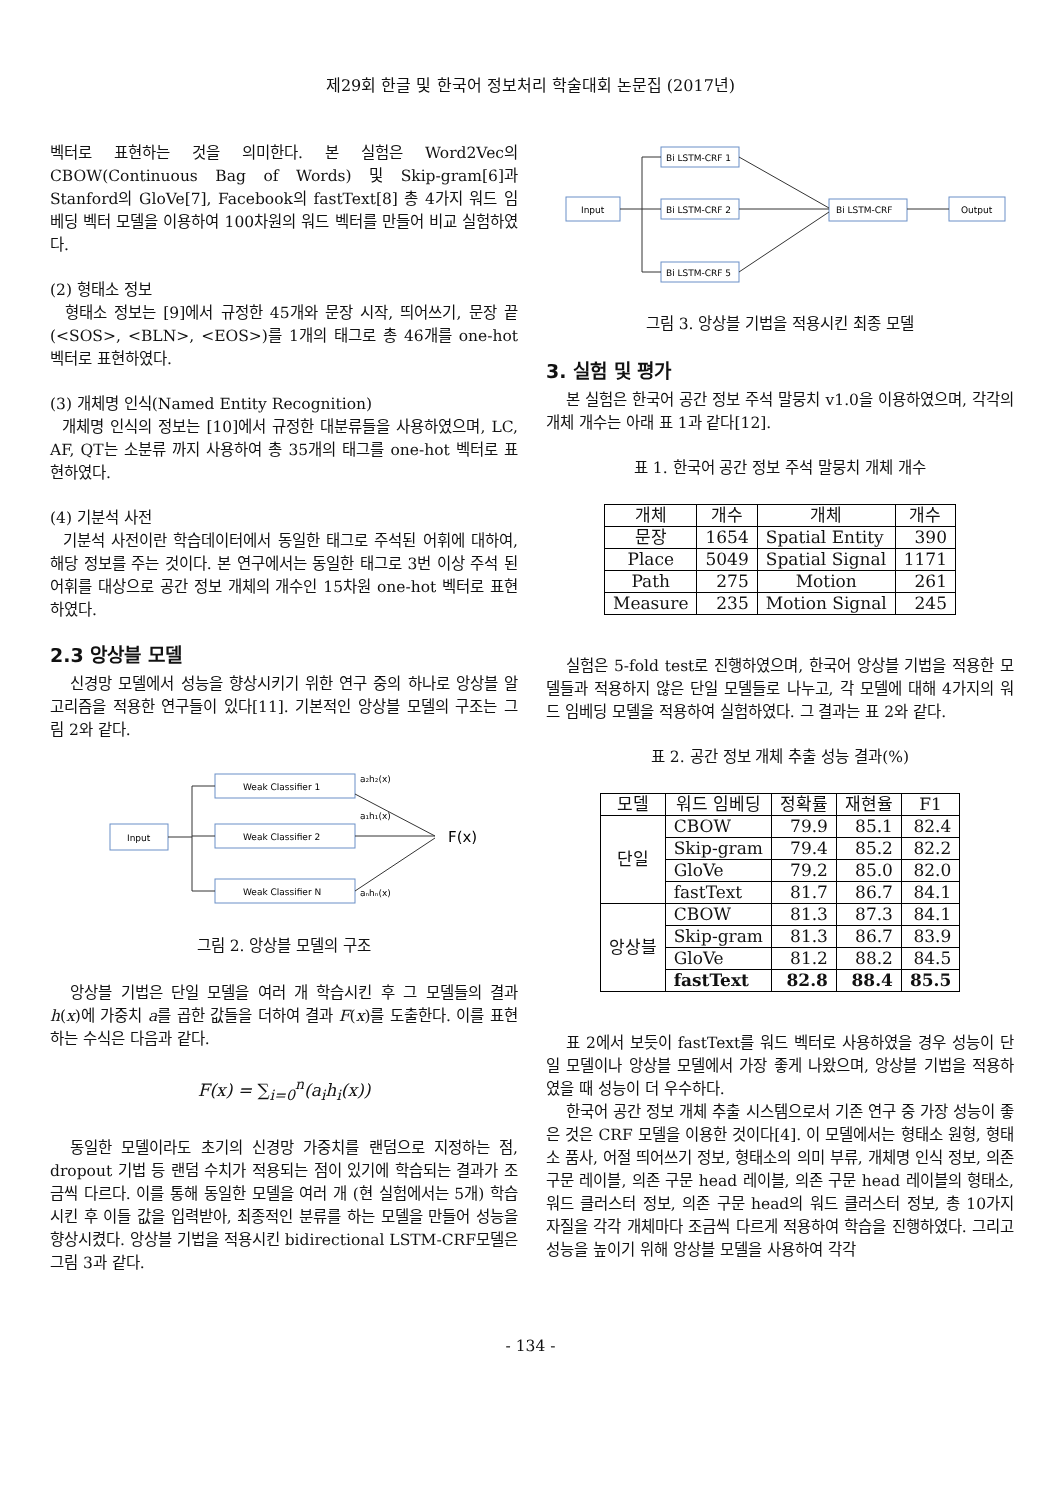제29회 한글 및 한국어 정보처리 학술대회 논문집 (2017년)
벡터로 표현하는 것을 의미한다. 본 실험은 Word2Vec의 CBOW(Continuous Bag of Words) 및 Skip-gram[6]과 Stanford의 GloVe[7], Facebook의 fastText[8] 총 4가지 워드 임베딩 벡터 모델을 이용하여 100차원의 워드 벡터를 만들어 비교 실험하였다.
(2) 형태소 정보
형태소 정보는 [9]에서 규정한 45개와 문장 시작, 띄어쓰기, 문장 끝(<SOS>, <BLN>, <EOS>)를 1개의 태그로 총 46개를 one-hot 벡터로 표현하였다.
(3) 개체명 인식(Named Entity Recognition)
개체명 인식의 정보는 [10]에서 규정한 대분류들을 사용하였으며, LC, AF, QT는 소분류 까지 사용하여 총 35개의 태그를 one-hot 벡터로 표현하였다.
(4) 기분석 사전
기분석 사전이란 학습데이터에서 동일한 태그로 주석된 어휘에 대하여, 해당 정보를 주는 것이다. 본 연구에서는 동일한 태그로 3번 이상 주석 된 어휘를 대상으로 공간 정보 개체의 개수인 15차원 one-hot 벡터로 표현하였다.
2.3 앙상블 모델
신경망 모델에서 성능을 향상시키기 위한 연구 중의 하나로 앙상블 알고리즘을 적용한 연구들이 있다[11]. 기본적인 앙상블 모델의 구조는 그림 2와 같다.
Input
Weak Classifier 1
Weak Classifier 2
Weak Classifier N
a₂h₂(x)
a₁h₁(x)
aₙhₙ(x)
F(x)
그림 2. 앙상블 모델의 구조
앙상블 기법은 단일 모델을 여러 개 학습시킨 후 그 모델들의 결과 h(x)에 가중치 a를 곱한 값들을 더하여 결과 F(x)를 도출한다. 이를 표현하는 수식은 다음과 같다.
F(x) = ∑<sub>i=0</sub><sup>n</sup>(a<sub>i</sub>h<sub>i</sub>(x))
동일한 모델이라도 초기의 신경망 가중치를 랜덤으로 지정하는 점, dropout 기법 등 랜덤 수치가 적용되는 점이 있기에 학습되는 결과가 조금씩 다르다. 이를 통해 동일한 모델을 여러 개 (현 실험에서는 5개) 학습시킨 후 이들 값을 입력받아, 최종적인 분류를 하는 모델을 만들어 성능을 향상시켰다. 앙상블 기법을 적용시킨 bidirectional LSTM-CRF모델은 그림 3과 같다.
Input
Bi LSTM-CRF 1
Bi LSTM-CRF 2
Bi LSTM-CRF 5
Bi LSTM-CRF
Output
그림 3. 앙상블 기법을 적용시킨 최종 모델
3. 실험 및 평가
본 실험은 한국어 공간 정보 주석 말뭉치 v1.0을 이용하였으며, 각각의 개체 개수는 아래 표 1과 같다[12].
표 1. 한국어 공간 정보 주석 말뭉치 개체 개수
| 개체 | 개수 | 개체 | 개수 |
| --- | --- | --- | --- |
| 문장 | 1654 | Spatial Entity | 390 |
| Place | 5049 | Spatial Signal | 1171 |
| Path | 275 | Motion | 261 |
| Measure | 235 | Motion Signal | 245 |
실험은 5-fold test로 진행하였으며, 한국어 앙상블 기법을 적용한 모델들과 적용하지 않은 단일 모델들로 나누고, 각 모델에 대해 4가지의 워드 임베딩 모델을 적용하여 실험하였다. 그 결과는 표 2와 같다.
표 2. 공간 정보 개체 추출 성능 결과(%)
| 모델 | 워드 임베딩 | 정확률 | 재현율 | F1 |
| --- | --- | --- | --- | --- |
| 단일 | CBOW | 79.9 | 85.1 | 82.4 |
| | Skip-gram | 79.4 | 85.2 | 82.2 |
| | GloVe | 79.2 | 85.0 | 82.0 |
| | fastText | 81.7 | 86.7 | 84.1 |
| 앙상블 | CBOW | 81.3 | 87.3 | 84.1 |
| | Skip-gram | 81.3 | 86.7 | 83.9 |
| | GloVe | 81.2 | 88.2 | 84.5 |
| | fastText | 82.8 | 88.4 | 85.5 |
표 2에서 보듯이 fastText를 워드 벡터로 사용하였을 경우 성능이 단일 모델이나 앙상블 모델에서 가장 좋게 나왔으며, 앙상블 기법을 적용하였을 때 성능이 더 우수하다.
한국어 공간 정보 개체 추출 시스템으로서 기존 연구 중 가장 성능이 좋은 것은 CRF 모델을 이용한 것이다[4]. 이 모델에서는 형태소 원형, 형태소 품사, 어절 띄어쓰기 정보, 형태소의 의미 부류, 개체명 인식 정보, 의존 구문 레이블, 의존 구문 head 레이블, 의존 구문 head 레이블의 형태소, 워드 클러스터 정보, 의존 구문 head의 워드 클러스터 정보, 총 10가지 자질을 각각 개체마다 조금씩 다르게 적용하여 학습을 진행하였다. 그리고 성능을 높이기 위해 앙상블 모델을 사용하여 각각
- 134 -